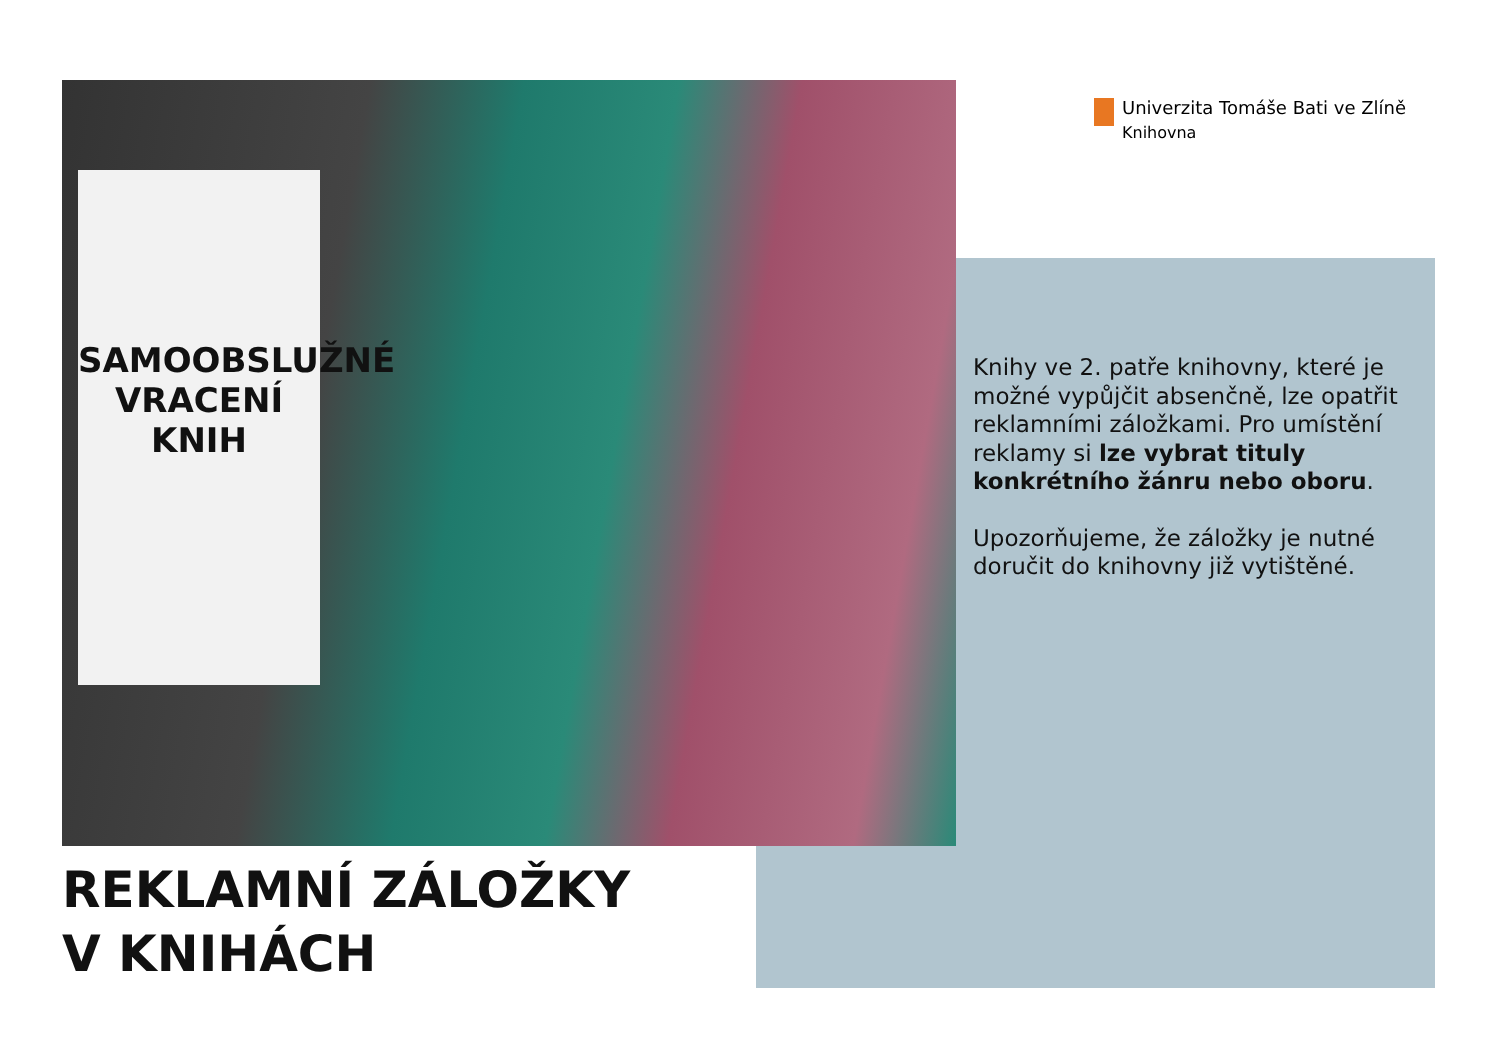SAMOOBSLUŽNÉ
VRACENÍ KNIH
Univerzita Tomáše Bati ve Zlíně
Knihovna
Knihy ve 2. patře knihovny, které je možné vypůjčit absenčně, lze opatřit reklamními záložkami. Pro umístění reklamy si lze vybrat tituly konkrétního žánru nebo oboru.
Upozorňujeme, že záložky je nutné doručit do knihovny již vytištěné.
REKLAMNÍ ZÁLOŽKY
V KNIHÁCH